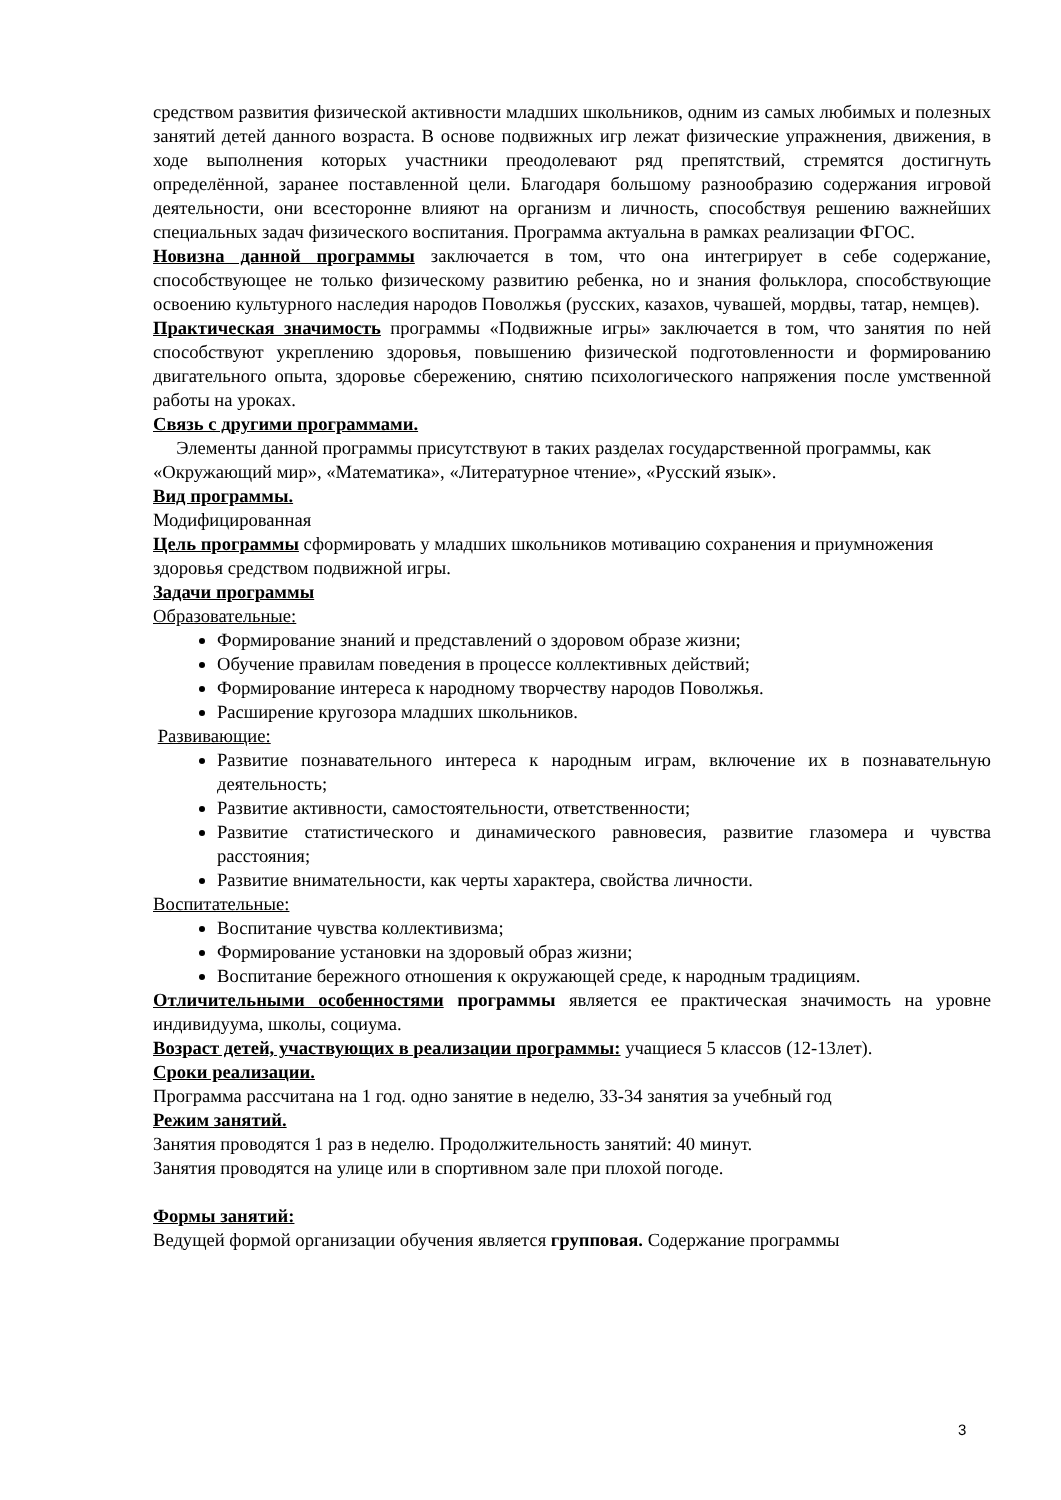средством развития физической активности младших школьников, одним из самых любимых и полезных занятий детей данного возраста. В основе подвижных игр лежат физические упражнения, движения, в ходе выполнения которых участники преодолевают ряд препятствий, стремятся достигнуть определённой, заранее поставленной цели. Благодаря большому разнообразию содержания игровой деятельности, они всесторонне влияют на организм и личность, способствуя решению важнейших специальных задач физического воспитания. Программа актуальна в рамках реализации ФГОС.
Новизна данной программы заключается в том, что она интегрирует в себе содержание, способствующее не только физическому развитию ребенка, но и знания фольклора, способствующие освоению культурного наследия народов Поволжья (русских, казахов, чувашей, мордвы, татар, немцев).
Практическая значимость программы «Подвижные игры» заключается в том, что занятия по ней способствуют укреплению здоровья, повышению физической подготовленности и формированию двигательного опыта, здоровье сбережению, снятию психологического напряжения после умственной работы на уроках.
Связь с другими программами.
Элементы данной программы присутствуют в таких разделах государственной программы, как «Окружающий мир», «Математика», «Литературное чтение», «Русский язык».
Вид программы.
Модифицированная
Цель программы сформировать у младших школьников мотивацию сохранения и приумножения здоровья средством подвижной игры.
Задачи программы
Образовательные:
Формирование знаний и представлений о здоровом образе жизни;
Обучение правилам поведения в процессе коллективных действий;
Формирование интереса к народному творчеству народов Поволжья.
Расширение кругозора младших школьников.
Развивающие:
Развитие познавательного интереса к народным играм, включение их в познавательную деятельность;
Развитие активности, самостоятельности, ответственности;
Развитие статистического и динамического равновесия, развитие глазомера и чувства расстояния;
Развитие внимательности, как черты характера, свойства личности.
Воспитательные:
Воспитание чувства коллективизма;
Формирование установки на здоровый образ жизни;
Воспитание бережного отношения к окружающей среде, к народным традициям.
Отличительными особенностями программы является ее практическая значимость на уровне индивидуума, школы, социума.
Возраст детей, участвующих в реализации программы: учащиеся 5 классов (12-13лет).
Сроки реализации.
Программа рассчитана на 1 год. одно занятие в неделю, 33-34 занятия за учебный год
Режим занятий.
Занятия проводятся 1 раз в неделю. Продолжительность занятий: 40 минут.
Занятия проводятся на улице или в спортивном зале при плохой погоде.
Формы занятий:
Ведущей формой организации обучения является групповая. Содержание программы
3